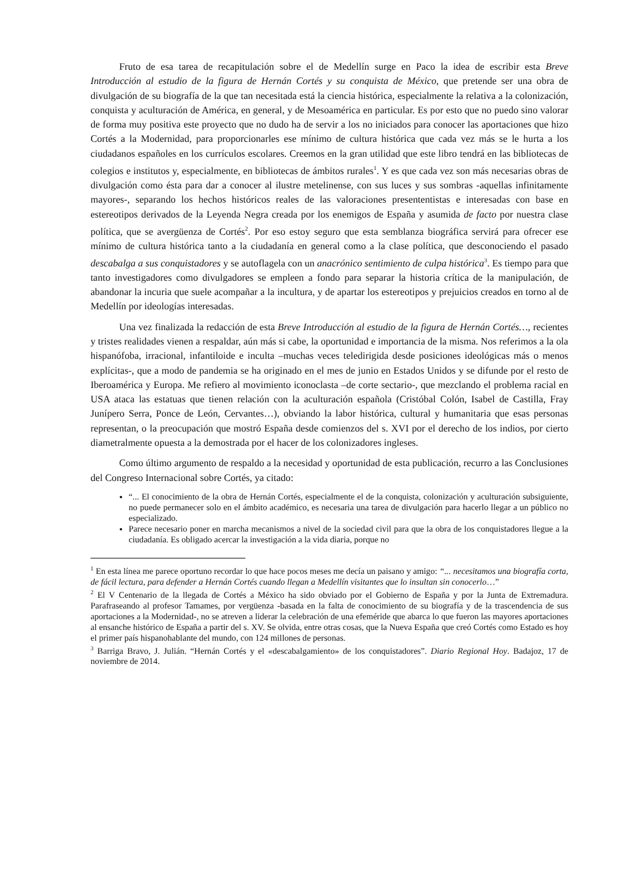Fruto de esa tarea de recapitulación sobre el de Medellín surge en Paco la idea de escribir esta Breve Introducción al estudio de la figura de Hernán Cortés y su conquista de México, que pretende ser una obra de divulgación de su biografía de la que tan necesitada está la ciencia histórica, especialmente la relativa a la colonización, conquista y aculturación de América, en general, y de Mesoamérica en particular. Es por esto que no puedo sino valorar de forma muy positiva este proyecto que no dudo ha de servir a los no iniciados para conocer las aportaciones que hizo Cortés a la Modernidad, para proporcionarles ese mínimo de cultura histórica que cada vez más se le hurta a los ciudadanos españoles en los currículos escolares. Creemos en la gran utilidad que este libro tendrá en las bibliotecas de colegios e institutos y, especialmente, en bibliotecas de ámbitos rurales<sup>1</sup>. Y es que cada vez son más necesarias obras de divulgación como ésta para dar a conocer al ilustre metelinense, con sus luces y sus sombras -aquellas infinitamente mayores-, separando los hechos históricos reales de las valoraciones presententistas e interesadas con base en estereotipos derivados de la Leyenda Negra creada por los enemigos de España y asumida de facto por nuestra clase política, que se avergüenza de Cortés<sup>2</sup>. Por eso estoy seguro que esta semblanza biográfica servirá para ofrecer ese mínimo de cultura histórica tanto a la ciudadanía en general como a la clase política, que desconociendo el pasado descabalga a sus conquistadores y se autoflagela con un anacrónico sentimiento de culpa histórica<sup>3</sup>. Es tiempo para que tanto investigadores como divulgadores se empleen a fondo para separar la historia crítica de la manipulación, de abandonar la incuria que suele acompañar a la incultura, y de apartar los estereotipos y prejuicios creados en torno al de Medellín por ideologías interesadas.
Una vez finalizada la redacción de esta Breve Introducción al estudio de la figura de Hernán Cortés…, recientes y tristes realidades vienen a respaldar, aún más si cabe, la oportunidad e importancia de la misma. Nos referimos a la ola hispanófoba, irracional, infantiloide e inculta –muchas veces teledirigida desde posiciones ideológicas más o menos explícitas-, que a modo de pandemia se ha originado en el mes de junio en Estados Unidos y se difunde por el resto de Iberoamérica y Europa. Me refiero al movimiento iconoclasta –de corte sectario-, que mezclando el problema racial en USA ataca las estatuas que tienen relación con la aculturación española (Cristóbal Colón, Isabel de Castilla, Fray Junípero Serra, Ponce de León, Cervantes…), obviando la labor histórica, cultural y humanitaria que esas personas representan, o la preocupación que mostró España desde comienzos del s. XVI por el derecho de los indios, por cierto diametralmente opuesta a la demostrada por el hacer de los colonizadores ingleses.
Como último argumento de respaldo a la necesidad y oportunidad de esta publicación, recurro a las Conclusiones del Congreso Internacional sobre Cortés, ya citado:
“... El conocimiento de la obra de Hernán Cortés, especialmente el de la conquista, colonización y aculturación subsiguiente, no puede permanecer solo en el ámbito académico, es necesaria una tarea de divulgación para hacerlo llegar a un público no especializado.
Parece necesario poner en marcha mecanismos a nivel de la sociedad civil para que la obra de los conquistadores llegue a la ciudadanía. Es obligado acercar la investigación a la vida diaria, porque no
<sup>1</sup> En esta línea me parece oportuno recordar lo que hace pocos meses me decía un paisano y amigo: “... necesitamos una biografía corta, de fácil lectura, para defender a Hernán Cortés cuando llegan a Medellín visitantes que lo insultan sin conocerlo…”
<sup>2</sup> El V Centenario de la llegada de Cortés a México ha sido obviado por el Gobierno de España y por la Junta de Extremadura. Parafraseando al profesor Tamames, por vergüenza -basada en la falta de conocimiento de su biografía y de la trascendencia de sus aportaciones a la Modernidad-, no se atreven a liderar la celebración de una efeméride que abarca lo que fueron las mayores aportaciones al ensanche histórico de España a partir del s. XV. Se olvida, entre otras cosas, que la Nueva España que creó Cortés como Estado es hoy el primer país hispanohablante del mundo, con 124 millones de personas.
<sup>3</sup> Barriga Bravo, J. Julián. “Hernán Cortés y el «descabalgamiento» de los conquistadores”. Diario Regional Hoy. Badajoz, 17 de noviembre de 2014.